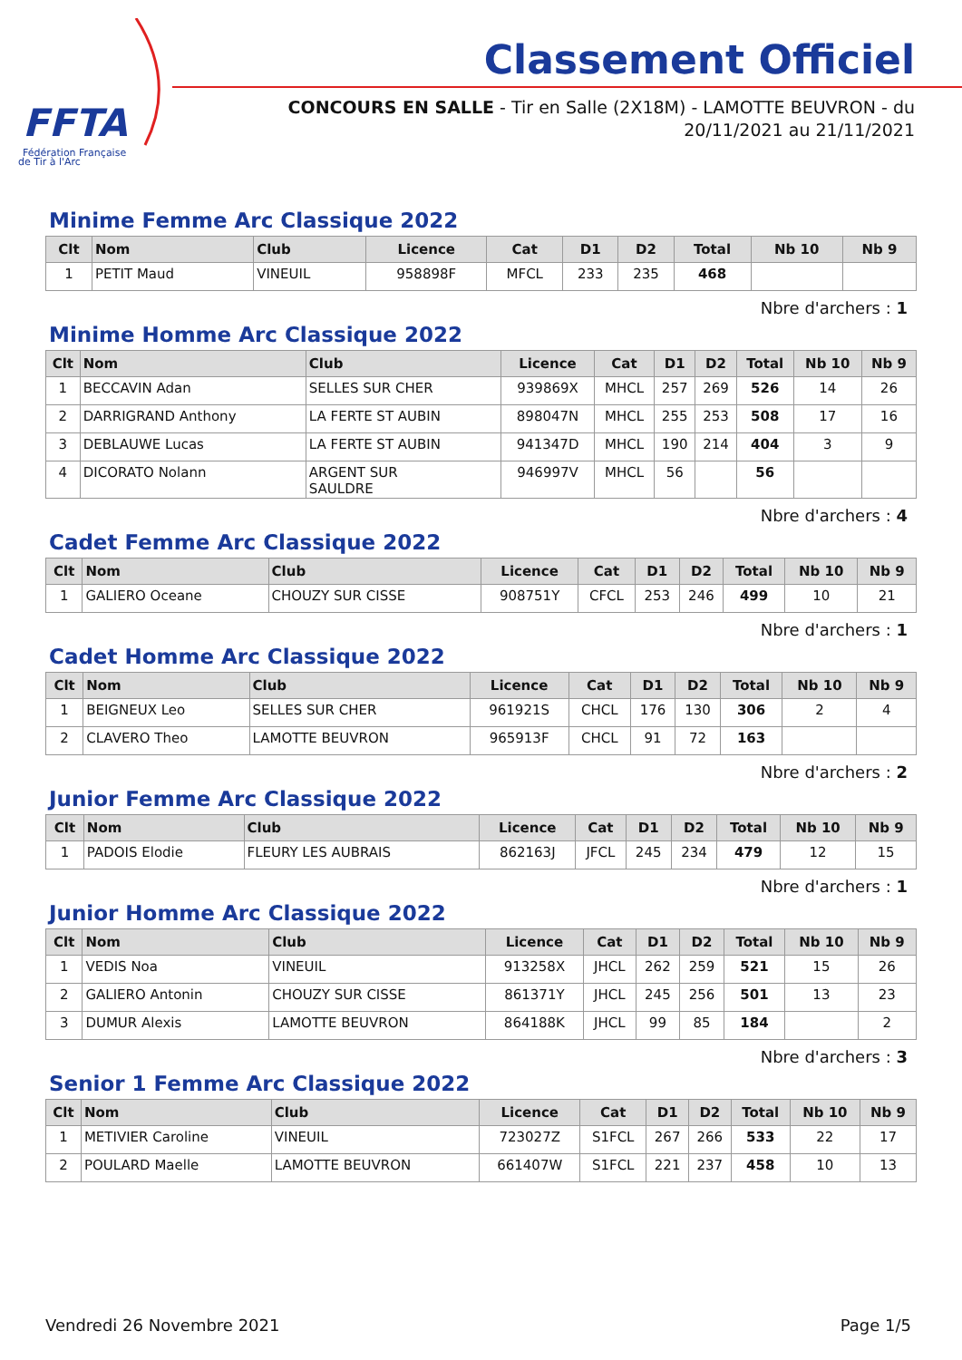FFTA
Fédération Française
de Tir à l'Arc
Classement Officiel
CONCOURS EN SALLE - Tir en Salle (2X18M) - LAMOTTE BEUVRON - du
20/11/2021 au 21/11/2021
Minime Femme Arc Classique 2022
| Clt | Nom | Club | Licence | Cat | D1 | D2 | Total | Nb 10 | Nb 9 |
| --- | --- | --- | --- | --- | --- | --- | --- | --- | --- |
| 1 | PETIT Maud | VINEUIL | 958898F | MFCL | 233 | 235 | 468 | | |
Nbre d'archers : 1
Minime Homme Arc Classique 2022
| Clt | Nom | Club | Licence | Cat | D1 | D2 | Total | Nb 10 | Nb 9 |
| --- | --- | --- | --- | --- | --- | --- | --- | --- | --- |
| 1 | BECCAVIN Adan | SELLES SUR CHER | 939869X | MHCL | 257 | 269 | 526 | 14 | 26 |
| 2 | DARRIGRAND Anthony | LA FERTE ST AUBIN | 898047N | MHCL | 255 | 253 | 508 | 17 | 16 |
| 3 | DEBLAUWE Lucas | LA FERTE ST AUBIN | 941347D | MHCL | 190 | 214 | 404 | 3 | 9 |
| 4 | DICORATO Nolann | ARGENT SUR SAULDRE | 946997V | MHCL | 56 | | 56 | | |
Nbre d'archers : 4
Cadet Femme Arc Classique 2022
| Clt | Nom | Club | Licence | Cat | D1 | D2 | Total | Nb 10 | Nb 9 |
| --- | --- | --- | --- | --- | --- | --- | --- | --- | --- |
| 1 | GALIERO Oceane | CHOUZY SUR CISSE | 908751Y | CFCL | 253 | 246 | 499 | 10 | 21 |
Nbre d'archers : 1
Cadet Homme Arc Classique 2022
| Clt | Nom | Club | Licence | Cat | D1 | D2 | Total | Nb 10 | Nb 9 |
| --- | --- | --- | --- | --- | --- | --- | --- | --- | --- |
| 1 | BEIGNEUX Leo | SELLES SUR CHER | 961921S | CHCL | 176 | 130 | 306 | 2 | 4 |
| 2 | CLAVERO Theo | LAMOTTE BEUVRON | 965913F | CHCL | 91 | 72 | 163 | | |
Nbre d'archers : 2
Junior Femme Arc Classique 2022
| Clt | Nom | Club | Licence | Cat | D1 | D2 | Total | Nb 10 | Nb 9 |
| --- | --- | --- | --- | --- | --- | --- | --- | --- | --- |
| 1 | PADOIS Elodie | FLEURY LES AUBRAIS | 862163J | JFCL | 245 | 234 | 479 | 12 | 15 |
Nbre d'archers : 1
Junior Homme Arc Classique 2022
| Clt | Nom | Club | Licence | Cat | D1 | D2 | Total | Nb 10 | Nb 9 |
| --- | --- | --- | --- | --- | --- | --- | --- | --- | --- |
| 1 | VEDIS Noa | VINEUIL | 913258X | JHCL | 262 | 259 | 521 | 15 | 26 |
| 2 | GALIERO Antonin | CHOUZY SUR CISSE | 861371Y | JHCL | 245 | 256 | 501 | 13 | 23 |
| 3 | DUMUR Alexis | LAMOTTE BEUVRON | 864188K | JHCL | 99 | 85 | 184 | | 2 |
Nbre d'archers : 3
Senior 1 Femme Arc Classique 2022
| Clt | Nom | Club | Licence | Cat | D1 | D2 | Total | Nb 10 | Nb 9 |
| --- | --- | --- | --- | --- | --- | --- | --- | --- | --- |
| 1 | METIVIER Caroline | VINEUIL | 723027Z | S1FCL | 267 | 266 | 533 | 22 | 17 |
| 2 | POULARD Maelle | LAMOTTE BEUVRON | 661407W | S1FCL | 221 | 237 | 458 | 10 | 13 |
Vendredi 26 Novembre 2021 Page 1/5